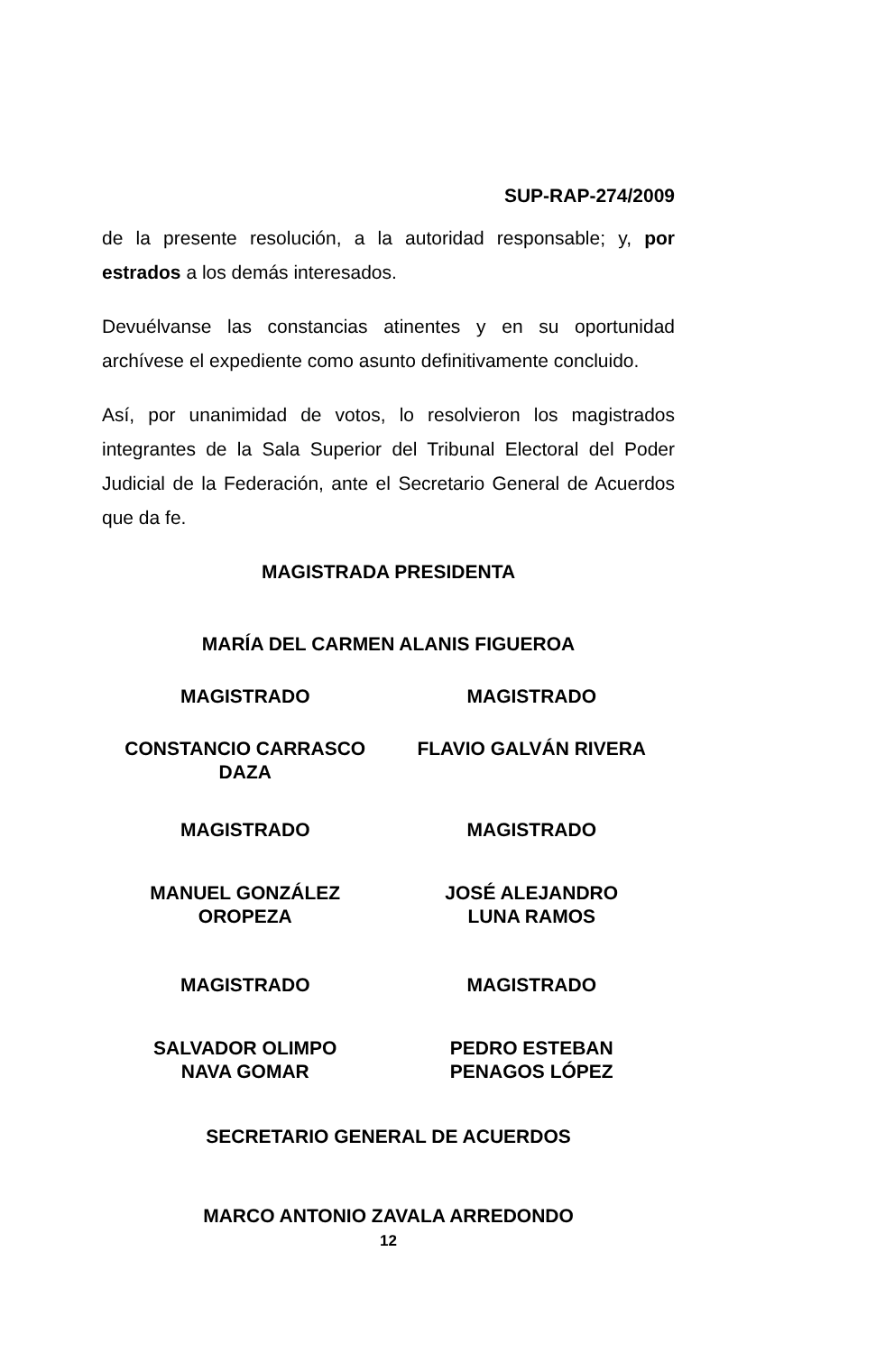SUP-RAP-274/2009
de la presente resolución, a la autoridad responsable; y, por estrados a los demás interesados.
Devuélvanse las constancias atinentes y en su oportunidad archívese el expediente como asunto definitivamente concluido.
Así, por unanimidad de votos, lo resolvieron los magistrados integrantes de la Sala Superior del Tribunal Electoral del Poder Judicial de la Federación, ante el Secretario General de Acuerdos que da fe.
MAGISTRADA PRESIDENTA
MARÍA DEL CARMEN ALANIS FIGUEROA
MAGISTRADO MAGISTRADO
CONSTANCIO CARRASCO
DAZA
FLAVIO GALVÁN RIVERA
MAGISTRADO MAGISTRADO
MANUEL GONZÁLEZ
OROPEZA
JOSÉ ALEJANDRO
LUNA RAMOS
MAGISTRADO MAGISTRADO
SALVADOR OLIMPO
NAVA GOMAR
PEDRO ESTEBAN
PENAGOS LÓPEZ
SECRETARIO GENERAL DE ACUERDOS
MARCO ANTONIO ZAVALA ARREDONDO
12